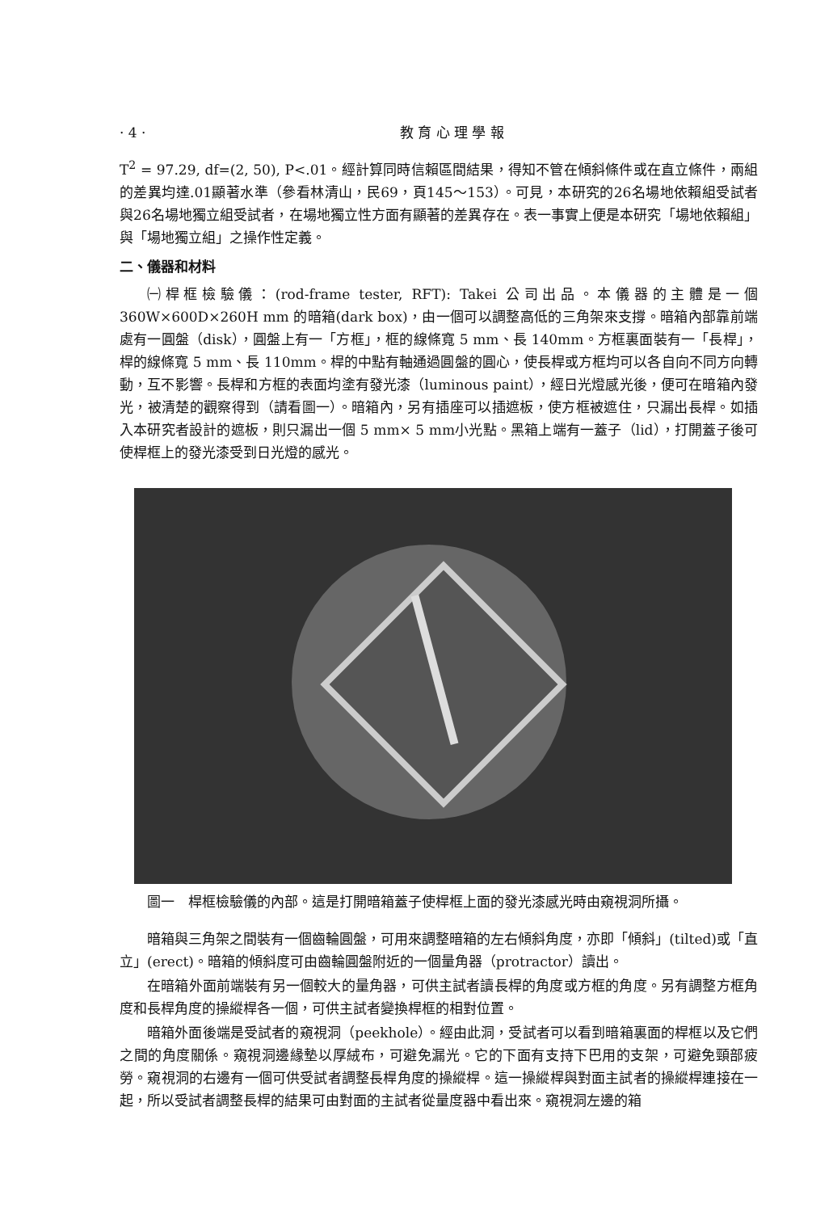· 4 · 教 育 心 理 學 報
T<sup>2</sup> = 97.29, df=(2, 50), P<.01。經計算同時信賴區間結果，得知不管在傾斜條件或在直立條件，兩組的差異均達.01顯著水準（參看林清山，民69，頁145～153）。可見，本研究的26名場地依賴組受試者與26名場地獨立組受試者，在場地獨立性方面有顯著的差異存在。表一事實上便是本研究「場地依賴組」與「場地獨立組」之操作性定義。
二、儀器和材料
㈠桿框檢驗儀：(rod-frame tester, RFT): Takei 公司出品。本儀器的主體是一個 360W×600D×260H mm 的暗箱(dark box)，由一個可以調整高低的三角架來支撐。暗箱內部靠前端處有一圓盤（disk），圓盤上有一「方框」，框的線條寬 5 mm、長 140mm。方框裏面裝有一「長桿」，桿的線條寬 5 mm、長 110mm。桿的中點有軸通過圓盤的圓心，使長桿或方框均可以各自向不同方向轉動，互不影響。長桿和方框的表面均塗有發光漆（luminous paint），經日光燈感光後，便可在暗箱內發光，被清楚的觀察得到（請看圖一）。暗箱內，另有插座可以插遮板，使方框被遮住，只漏出長桿。如插入本研究者設計的遮板，則只漏出一個 5 mm× 5 mm小光點。黑箱上端有一蓋子（lid），打開蓋子後可使桿框上的發光漆受到日光燈的感光。
圖一　桿框檢驗儀的內部。這是打開暗箱蓋子使桿框上面的發光漆感光時由窺視洞所攝。
暗箱與三角架之間裝有一個齒輪圓盤，可用來調整暗箱的左右傾斜角度，亦即「傾斜」(tilted)或「直立」(erect)。暗箱的傾斜度可由齒輪圓盤附近的一個量角器（protractor）讀出。
在暗箱外面前端裝有另一個較大的量角器，可供主試者讀長桿的角度或方框的角度。另有調整方框角度和長桿角度的操縱桿各一個，可供主試者變換桿框的相對位置。
暗箱外面後端是受試者的窺視洞（peekhole）。經由此洞，受試者可以看到暗箱裏面的桿框以及它們之間的角度關係。窺視洞邊緣墊以厚絨布，可避免漏光。它的下面有支持下巴用的支架，可避免頸部疲勞。窺視洞的右邊有一個可供受試者調整長桿角度的操縱桿。這一操縱桿與對面主試者的操縱桿連接在一起，所以受試者調整長桿的結果可由對面的主試者從量度器中看出來。窺視洞左邊的箱